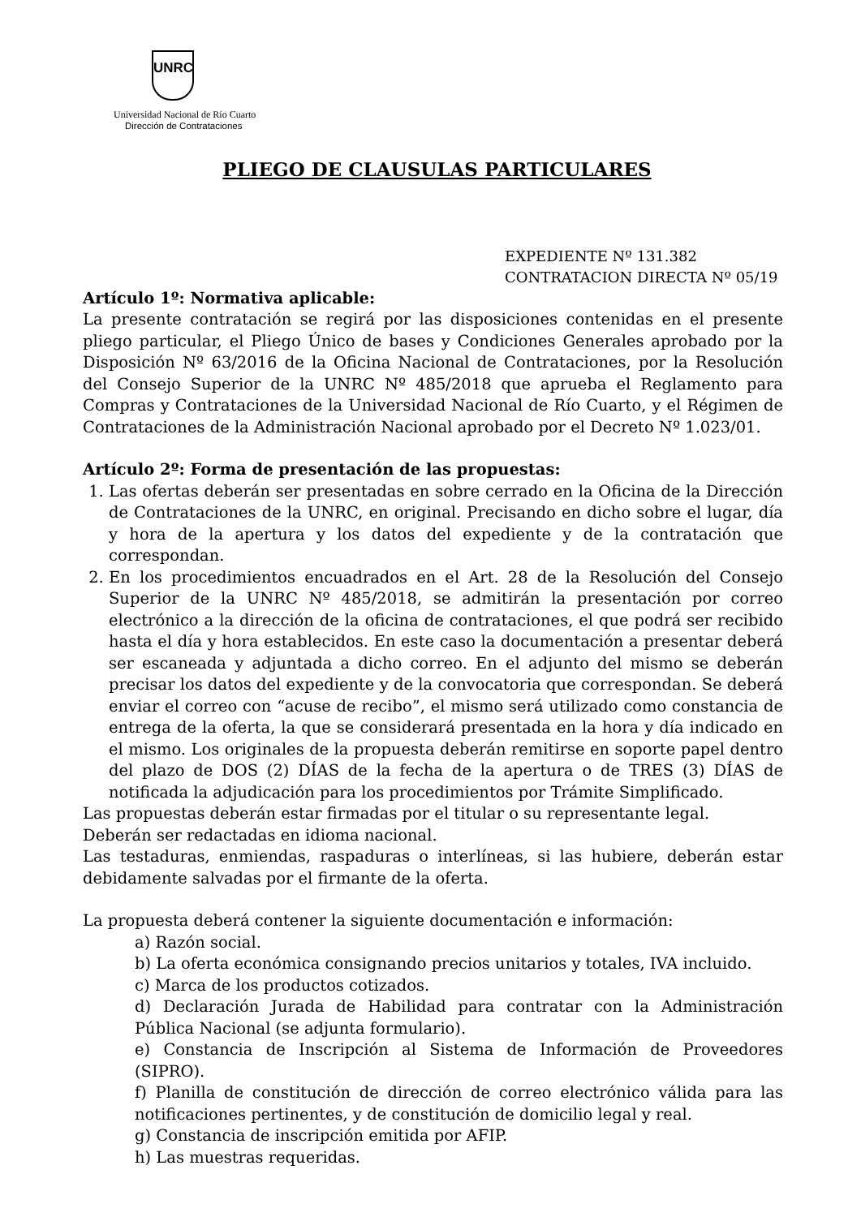UNRC
Universidad Nacional de Río Cuarto
Dirección de Contrataciones
PLIEGO DE CLAUSULAS PARTICULARES
EXPEDIENTE Nº 131.382
CONTRATACION DIRECTA Nº 05/19
Artículo 1º: Normativa aplicable:
La presente contratación se regirá por las disposiciones contenidas en el presente pliego particular, el Pliego Único de bases y Condiciones Generales aprobado por la Disposición Nº 63/2016 de la Oficina Nacional de Contrataciones, por la Resolución del Consejo Superior de la UNRC Nº 485/2018 que aprueba el Reglamento para Compras y Contrataciones de la Universidad Nacional de Río Cuarto, y el Régimen de Contrataciones de la Administración Nacional aprobado por el Decreto Nº 1.023/01.
Artículo 2º: Forma de presentación de las propuestas:
1. Las ofertas deberán ser presentadas en sobre cerrado en la Oficina de la Dirección de Contrataciones de la UNRC, en original. Precisando en dicho sobre el lugar, día y hora de la apertura y los datos del expediente y de la contratación que correspondan.
2. En los procedimientos encuadrados en el Art. 28 de la Resolución del Consejo Superior de la UNRC Nº 485/2018, se admitirán la presentación por correo electrónico a la dirección de la oficina de contrataciones, el que podrá ser recibido hasta el día y hora establecidos. En este caso la documentación a presentar deberá ser escaneada y adjuntada a dicho correo. En el adjunto del mismo se deberán precisar los datos del expediente y de la convocatoria que correspondan. Se deberá enviar el correo con “acuse de recibo”, el mismo será utilizado como constancia de entrega de la oferta, la que se considerará presentada en la hora y día indicado en el mismo. Los originales de la propuesta deberán remitirse en soporte papel dentro del plazo de DOS (2) DÍAS de la fecha de la apertura o de TRES (3) DÍAS de notificada la adjudicación para los procedimientos por Trámite Simplificado.
Las propuestas deberán estar firmadas por el titular o su representante legal.
Deberán ser redactadas en idioma nacional.
Las testaduras, enmiendas, raspaduras o interlíneas, si las hubiere, deberán estar debidamente salvadas por el firmante de la oferta.
La propuesta deberá contener la siguiente documentación e información:
a) Razón social.
b) La oferta económica consignando precios unitarios y totales, IVA incluido.
c) Marca de los productos cotizados.
d) Declaración Jurada de Habilidad para contratar con la Administración Pública Nacional (se adjunta formulario).
e) Constancia de Inscripción al Sistema de Información de Proveedores (SIPRO).
f) Planilla de constitución de dirección de correo electrónico válida para las notificaciones pertinentes, y de constitución de domicilio legal y real.
g) Constancia de inscripción emitida por AFIP.
h) Las muestras requeridas.